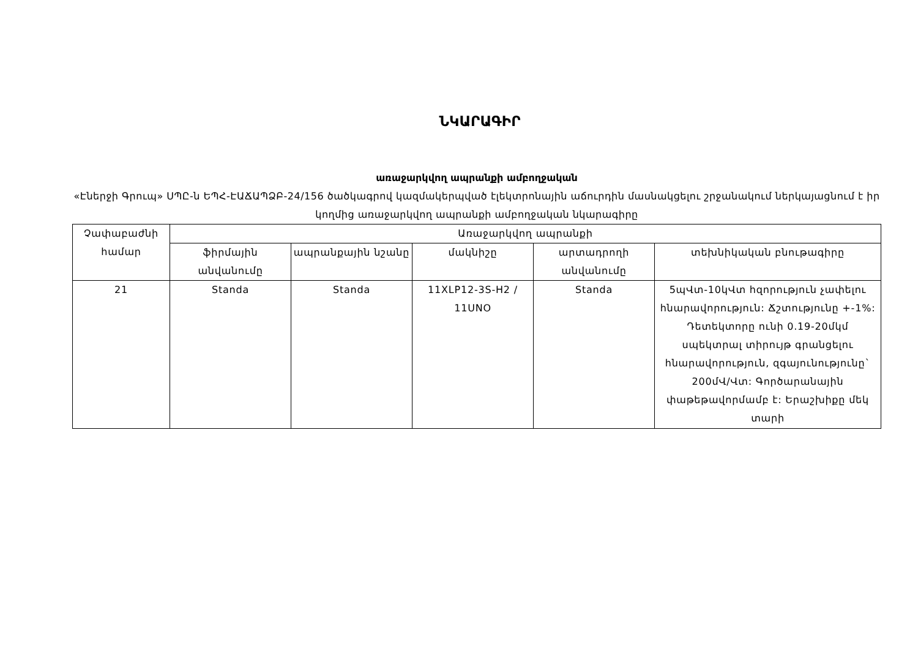ՆԿԱՐԱԳԻՐ
առաջարկվող ապրանքի ամբողջական
«Էներջի Գրուպ» ՍՊԸ-ն ԵՊՀ-ԷԱՃԱՊՁԲ-24/156 ծածկագրով կազմակերպված էլեկտրոնային աճուրդին մասնակցելու շրջանակում ներկայացնում է իր կողմից առաջարկվող ապրանքի ամբողջական նկարագիրը
| Չափաբաժնի համար | Առաջարկվող ապրանքի | | | | |
| --- | --- | --- | --- | --- | --- |
| | ֆիրմային անվանումը | ապրանքային նշանը | մակնիշը | արտադրողի անվանումը | տեխնիկական բնութագիրը |
| 21 | Standa | Standa | 11XLP12-3S-H2 / 11UNO | Standa | 5պՎտ-10կՎտ հզորություն չափելու հնարավորություն: Ճշտությունը +-1%: Դետեկտորը ունի 0.19-20մկմ սպեկտրալ տիրույթ գրանցելու հնարավորություն, զգայունությունը` 200մՎ/Վտ: Գործարանային փաթեթավորմամբ է: Երաշխիքը մեկ տարի |